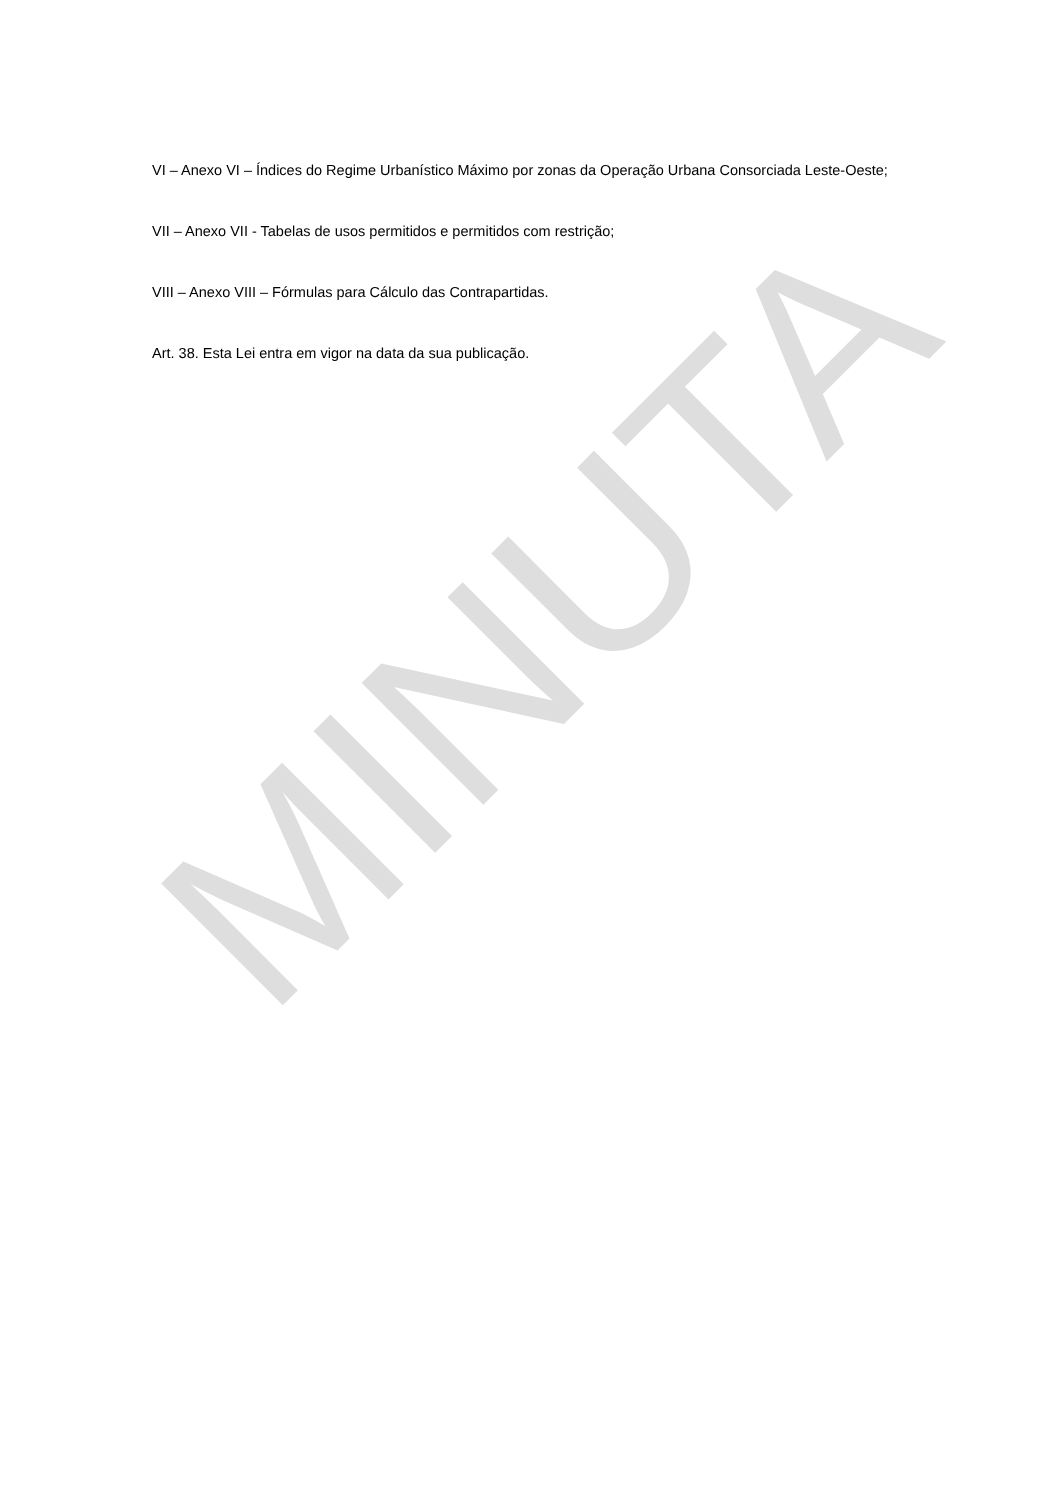VI – Anexo VI – Índices do Regime Urbanístico Máximo por zonas da Operação Urbana Consorciada Leste-Oeste;
VII – Anexo VII - Tabelas de usos permitidos e permitidos com restrição;
VIII – Anexo VIII – Fórmulas para Cálculo das Contrapartidas.
Art. 38. Esta Lei entra em vigor na data da sua publicação.
MINUTA